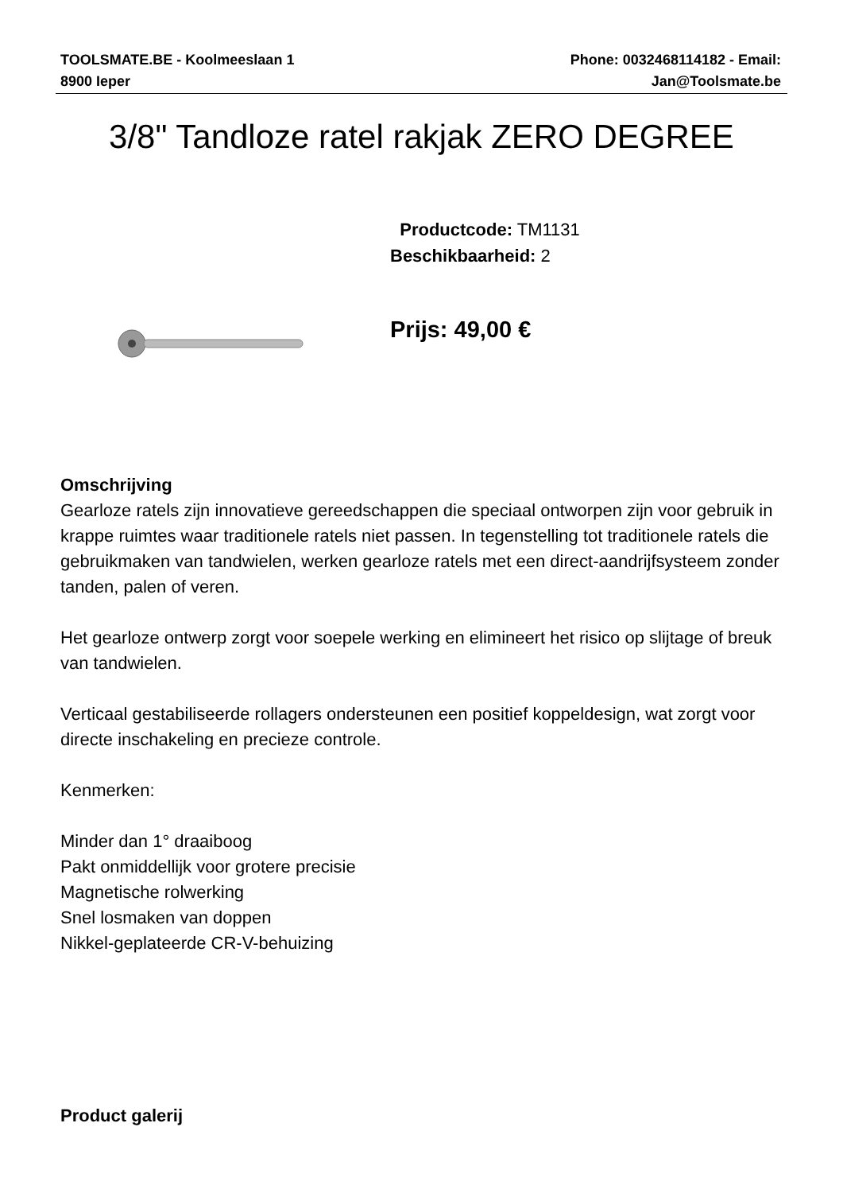TOOLSMATE.BE - Koolmeeslaan 1
8900 Ieper
Phone: 0032468114182 - Email:
Jan@Toolsmate.be
3/8" Tandloze ratel rakjak ZERO DEGREE
Productcode: TM1131
Beschikbaarheid: 2
Prijs: 49,00 €
Omschrijving
Gearloze ratels zijn innovatieve gereedschappen die speciaal ontworpen zijn voor gebruik in krappe ruimtes waar traditionele ratels niet passen. In tegenstelling tot traditionele ratels die gebruikmaken van tandwielen, werken gearloze ratels met een direct-aandrijfsysteem zonder tanden, palen of veren.
Het gearloze ontwerp zorgt voor soepele werking en elimineert het risico op slijtage of breuk van tandwielen.
Verticaal gestabiliseerde rollagers ondersteunen een positief koppeldesign, wat zorgt voor directe inschakeling en precieze controle.
Kenmerken:
Minder dan 1° draaiboog
Pakt onmiddellijk voor grotere precisie
Magnetische rolwerking
Snel losmaken van doppen
Nikkel-geplateerde CR-V-behuizing
Product galerij